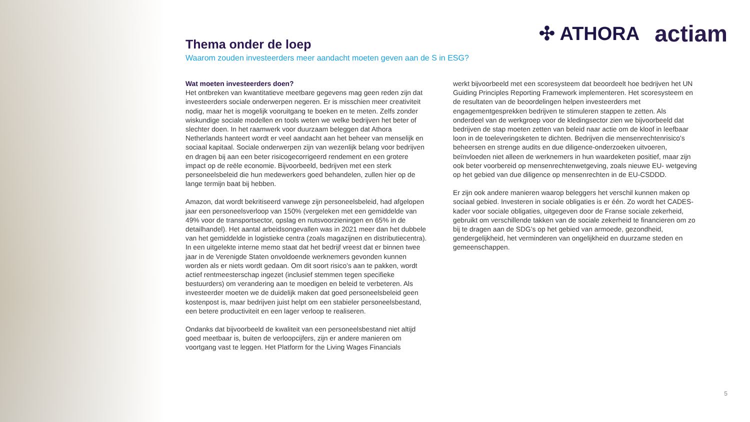✣ ATHORA actiam
Thema onder de loep
Waarom zouden investeerders meer aandacht moeten geven aan de S in ESG?
Wat moeten investeerders doen?
Het ontbreken van kwantitatieve meetbare gegevens mag geen reden zijn dat investeerders sociale onderwerpen negeren. Er is misschien meer creativiteit nodig, maar het is mogelijk vooruitgang te boeken en te meten. Zelfs zonder wiskundige sociale modellen en tools weten we welke bedrijven het beter of slechter doen. In het raamwerk voor duurzaam beleggen dat Athora Netherlands hanteert wordt er veel aandacht aan het beheer van menselijk en sociaal kapitaal. Sociale onderwerpen zijn van wezenlijk belang voor bedrijven en dragen bij aan een beter risicogecorrigeerd rendement en een grotere impact op de reële economie. Bijvoorbeeld, bedrijven met een sterk personeelsbeleid die hun medewerkers goed behandelen, zullen hier op de lange termijn baat bij hebben.
Amazon, dat wordt bekritiseerd vanwege zijn personeelsbeleid, had afgelopen jaar een personeelsverloop van 150% (vergeleken met een gemiddelde van 49% voor de transportsector, opslag en nutsvoorzieningen en 65% in de detailhandel). Het aantal arbeidsongevallen was in 2021 meer dan het dubbele van het gemiddelde in logistieke centra (zoals magazijnen en distributiecentra). In een uitgelekte interne memo staat dat het bedrijf vreest dat er binnen twee jaar in de Verenigde Staten onvoldoende werknemers gevonden kunnen worden als er niets wordt gedaan. Om dit soort risico’s aan te pakken, wordt actief rentmeesterschap ingezet (inclusief stemmen tegen specifieke bestuurders) om verandering aan te moedigen en beleid te verbeteren. Als investeerder moeten we de duidelijk maken dat goed personeelsbeleid geen kostenpost is, maar bedrijven juist helpt om een stabieler personeelsbestand, een betere productiviteit en een lager verloop te realiseren.
Ondanks dat bijvoorbeeld de kwaliteit van een personeelsbestand niet altijd goed meetbaar is, buiten de verloopcijfers, zijn er andere manieren om voortgang vast te leggen. Het Platform for the Living Wages Financials
werkt bijvoorbeeld met een scoresysteem dat beoordeelt hoe bedrijven het UN Guiding Principles Reporting Framework implementeren. Het scoresysteem en de resultaten van de beoordelingen helpen investeerders met engagementgesprekken bedrijven te stimuleren stappen te zetten. Als onderdeel van de werkgroep voor de kledingsector zien we bijvoorbeeld dat bedrijven de stap moeten zetten van beleid naar actie om de kloof in leefbaar loon in de toeleveringsketen te dichten. Bedrijven die mensenrechtenrisico's beheersen en strenge audits en due diligence-onderzoeken uitvoeren, beïnvloeden niet alleen de werknemers in hun waardeketen positief, maar zijn ook beter voorbereid op mensenrechtenwetgeving, zoals nieuwe EU- wetgeving op het gebied van due diligence op mensenrechten in de EU-CSDDD.
Er zijn ook andere manieren waarop beleggers het verschil kunnen maken op sociaal gebied. Investeren in sociale obligaties is er één. Zo wordt het CADES-kader voor sociale obligaties, uitgegeven door de Franse sociale zekerheid, gebruikt om verschillende takken van de sociale zekerheid te financieren om zo bij te dragen aan de SDG’s op het gebied van armoede, gezondheid, gendergelijkheid, het verminderen van ongelijkheid en duurzame steden en gemeenschappen.
5